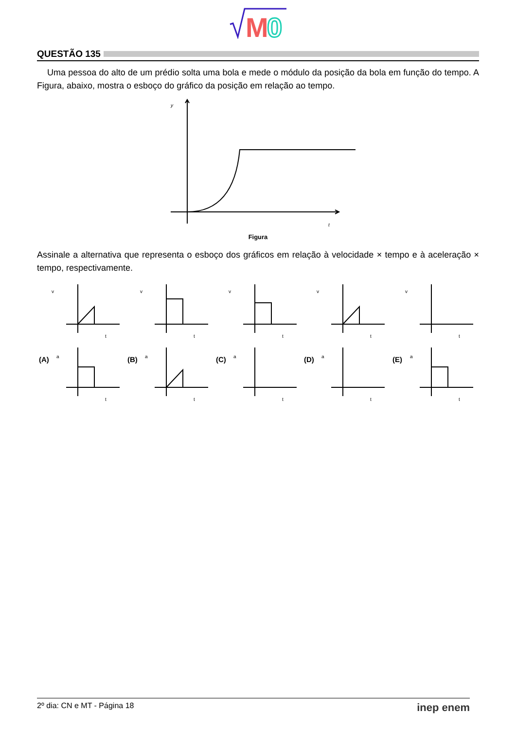M
0
QUESTÃO 135
Uma pessoa do alto de um prédio solta uma bola e mede o módulo da posição da bola em função do tempo. A Figura, abaixo, mostra o esboço do gráfico da posição em relação ao tempo.
y
t
Figura
Assinale a alternativa que representa o esboço dos gráficos em relação à velocidade × tempo e à aceleração × tempo, respectivamente.
v
t
v
t
v
t
v
t
v
t
(A)
a
t
(B)
a
t
(C)
a
t
(D)
a
t
(E)
a
t
2º dia: CN e MT - Página 18 inep enem